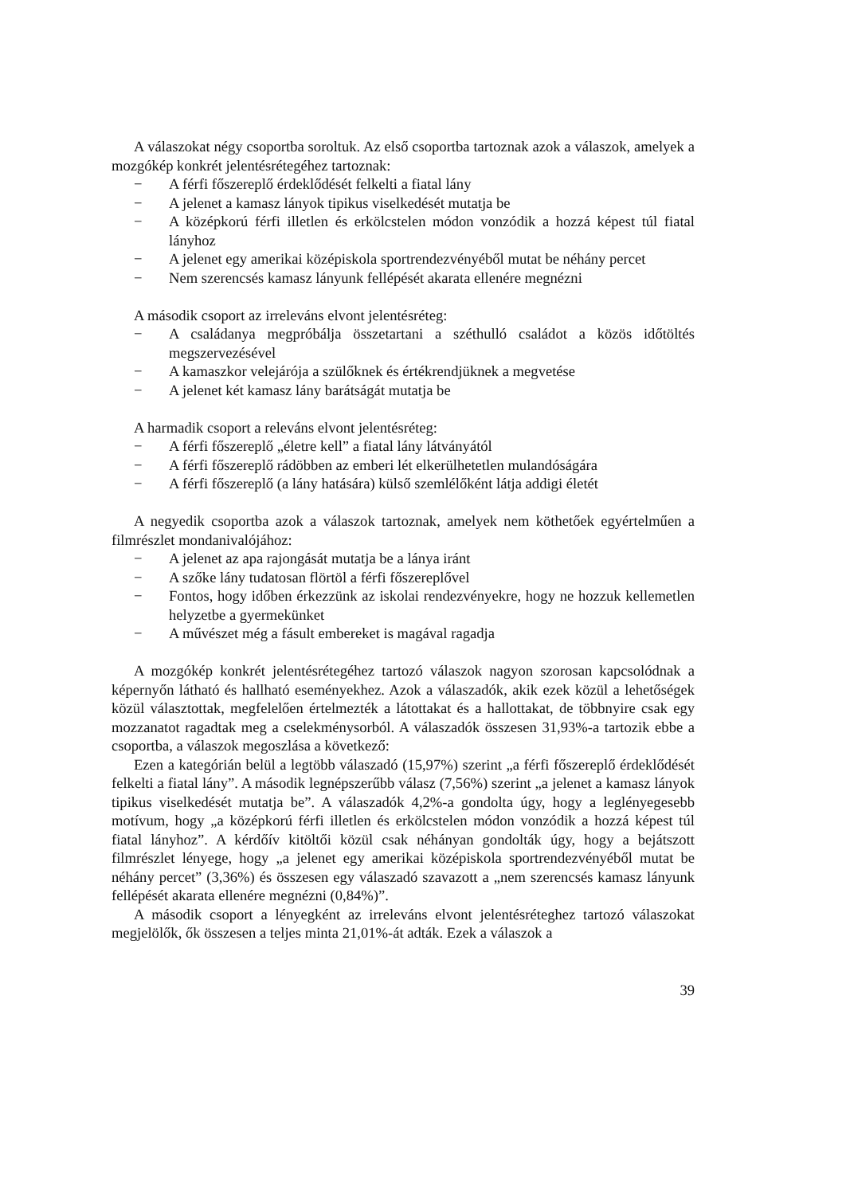A válaszokat négy csoportba soroltuk. Az első csoportba tartoznak azok a válaszok, amelyek a mozgókép konkrét jelentésrétegéhez tartoznak:
− A férfi főszereplő érdeklődését felkelti a fiatal lány
− A jelenet a kamasz lányok tipikus viselkedését mutatja be
− A középkorú férfi illetlen és erkölcstelen módon vonzódik a hozzá képest túl fiatal lányhoz
− A jelenet egy amerikai középiskola sportrendezvényéből mutat be néhány percet
− Nem szerencsés kamasz lányunk fellépését akarata ellenére megnézni
A második csoport az irreleváns elvont jelentésréteg:
− A családanya megpróbálja összetartani a széthulló családot a közös időtöltés megszervezésével
− A kamaszkor velejárója a szülőknek és értékrendjüknek a megvetése
− A jelenet két kamasz lány barátságát mutatja be
A harmadik csoport a releváns elvont jelentésréteg:
− A férfi főszereplő „életre kell” a fiatal lány látványától
− A férfi főszereplő rádöbben az emberi lét elkerülhetetlen mulandóságára
− A férfi főszereplő (a lány hatására) külső szemlélőként látja addigi életét
A negyedik csoportba azok a válaszok tartoznak, amelyek nem köthetőek egyértelműen a filmrészlet mondanivalójához:
− A jelenet az apa rajongását mutatja be a lánya iránt
− A szőke lány tudatosan flörtöl a férfi főszereplővel
− Fontos, hogy időben érkezzünk az iskolai rendezvényekre, hogy ne hozzuk kellemetlen helyzetbe a gyermekünket
− A művészet még a fásult embereket is magával ragadja
A mozgókép konkrét jelentésrétegéhez tartozó válaszok nagyon szorosan kapcsolódnak a képernyőn látható és hallható eseményekhez. Azok a válaszadók, akik ezek közül a lehetőségek közül választottak, megfelelően értelmezték a látottakat és a hallottakat, de többnyire csak egy mozzanatot ragadtak meg a cselekménysorból. A válaszadók összesen 31,93%-a tartozik ebbe a csoportba, a válaszok megoszlása a következő:
Ezen a kategórián belül a legtöbb válaszadó (15,97%) szerint „a férfi főszereplő érdeklődését felkelti a fiatal lány”. A második legnépszerűbb válasz (7,56%) szerint „a jelenet a kamasz lányok tipikus viselkedését mutatja be”. A válaszadók 4,2%-a gondolta úgy, hogy a leglényegesebb motívum, hogy „a középkorú férfi illetlen és erkölcstelen módon vonzódik a hozzá képest túl fiatal lányhoz”. A kérdőív kitöltői közül csak néhányan gondolták úgy, hogy a bejátszott filmrészlet lényege, hogy „a jelenet egy amerikai középiskola sportrendezvényéből mutat be néhány percet” (3,36%) és összesen egy válaszadó szavazott a „nem szerencsés kamasz lányunk fellépését akarata ellenére megnézni (0,84%)”.
A második csoport a lényegként az irreleváns elvont jelentésréteghez tartozó válaszokat megjelölők, ők összesen a teljes minta 21,01%-át adták. Ezek a válaszok a
39